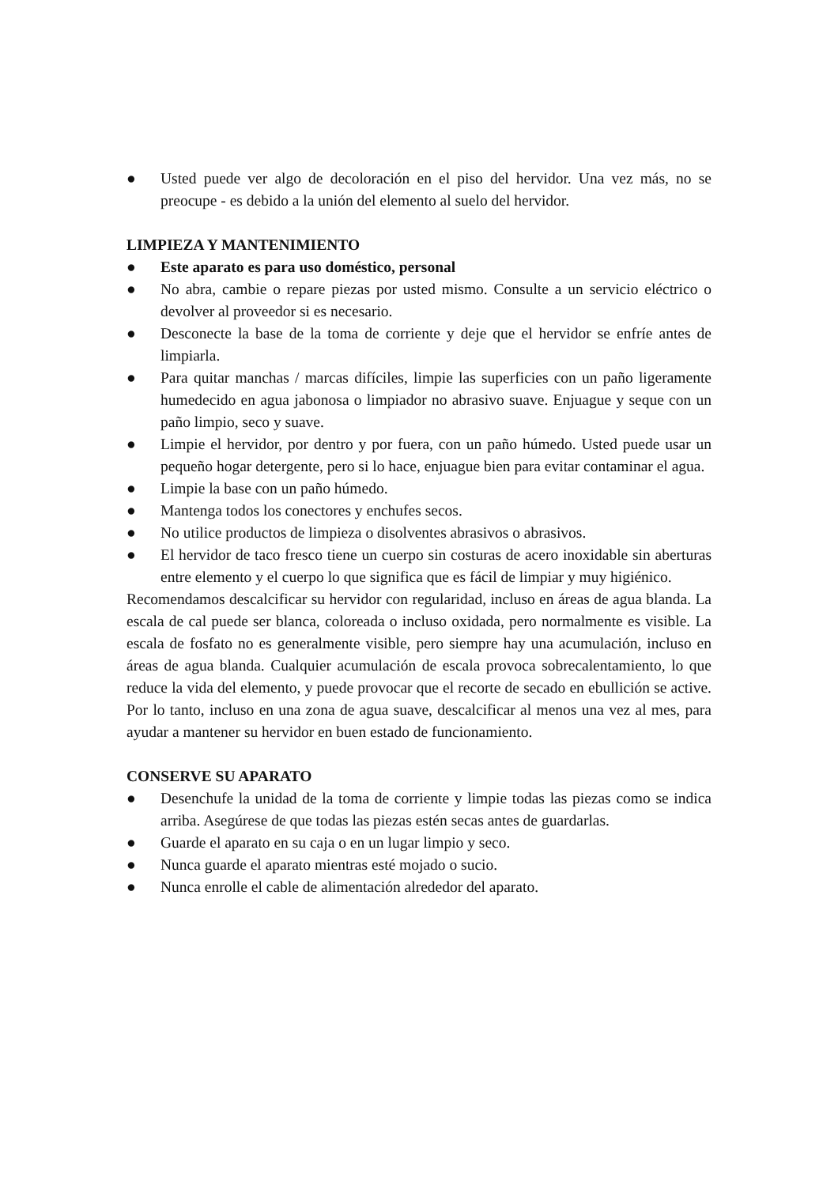● Usted puede ver algo de decoloración en el piso del hervidor. Una vez más, no se preocupe - es debido a la unión del elemento al suelo del hervidor.
LIMPIEZA Y MANTENIMIENTO
● Este aparato es para uso doméstico, personal
● No abra, cambie o repare piezas por usted mismo. Consulte a un servicio eléctrico o devolver al proveedor si es necesario.
● Desconecte la base de la toma de corriente y deje que el hervidor se enfríe antes de limpiarla.
● Para quitar manchas / marcas difíciles, limpie las superficies con un paño ligeramente humedecido en agua jabonosa o limpiador no abrasivo suave. Enjuague y seque con un paño limpio, seco y suave.
● Limpie el hervidor, por dentro y por fuera, con un paño húmedo. Usted puede usar un pequeño hogar detergente, pero si lo hace, enjuague bien para evitar contaminar el agua.
● Limpie la base con un paño húmedo.
● Mantenga todos los conectores y enchufes secos.
● No utilice productos de limpieza o disolventes abrasivos o abrasivos.
● El hervidor de taco fresco tiene un cuerpo sin costuras de acero inoxidable sin aberturas entre elemento y el cuerpo lo que significa que es fácil de limpiar y muy higiénico.
Recomendamos descalcificar su hervidor con regularidad, incluso en áreas de agua blanda. La escala de cal puede ser blanca, coloreada o incluso oxidada, pero normalmente es visible. La escala de fosfato no es generalmente visible, pero siempre hay una acumulación, incluso en áreas de agua blanda. Cualquier acumulación de escala provoca sobrecalentamiento, lo que reduce la vida del elemento, y puede provocar que el recorte de secado en ebullición se active. Por lo tanto, incluso en una zona de agua suave, descalcificar al menos una vez al mes, para ayudar a mantener su hervidor en buen estado de funcionamiento.
CONSERVE SU APARATO
● Desenchufe la unidad de la toma de corriente y limpie todas las piezas como se indica arriba. Asegúrese de que todas las piezas estén secas antes de guardarlas.
● Guarde el aparato en su caja o en un lugar limpio y seco.
● Nunca guarde el aparato mientras esté mojado o sucio.
● Nunca enrolle el cable de alimentación alrededor del aparato.